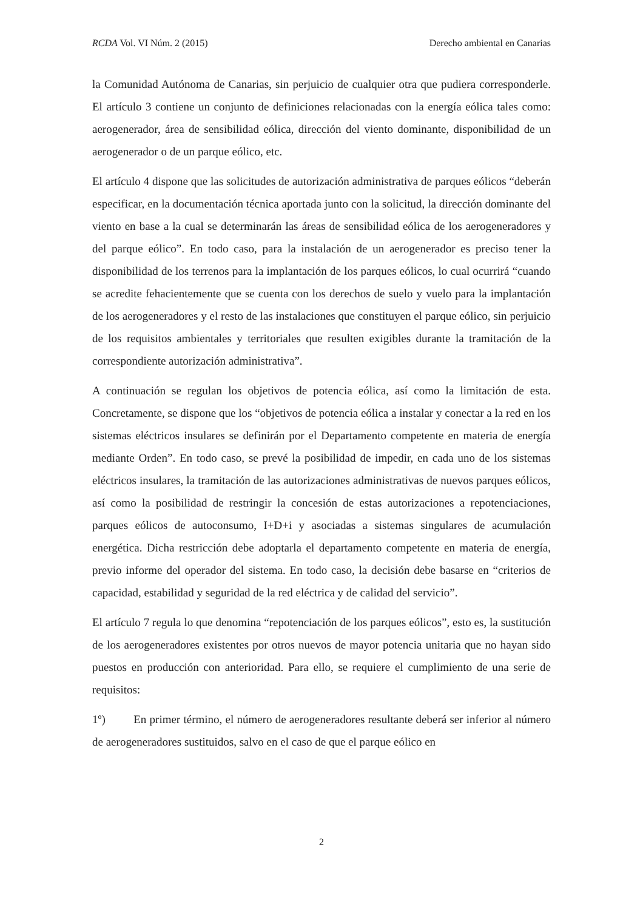RCDA Vol. VI Núm. 2 (2015) Derecho ambiental en Canarias
la Comunidad Autónoma de Canarias, sin perjuicio de cualquier otra que pudiera corresponderle. El artículo 3 contiene un conjunto de definiciones relacionadas con la energía eólica tales como: aerogenerador, área de sensibilidad eólica, dirección del viento dominante, disponibilidad de un aerogenerador o de un parque eólico, etc.
El artículo 4 dispone que las solicitudes de autorización administrativa de parques eólicos “deberán especificar, en la documentación técnica aportada junto con la solicitud, la dirección dominante del viento en base a la cual se determinarán las áreas de sensibilidad eólica de los aerogeneradores y del parque eólico”. En todo caso, para la instalación de un aerogenerador es preciso tener la disponibilidad de los terrenos para la implantación de los parques eólicos, lo cual ocurrirá “cuando se acredite fehacientemente que se cuenta con los derechos de suelo y vuelo para la implantación de los aerogeneradores y el resto de las instalaciones que constituyen el parque eólico, sin perjuicio de los requisitos ambientales y territoriales que resulten exigibles durante la tramitación de la correspondiente autorización administrativa”.
A continuación se regulan los objetivos de potencia eólica, así como la limitación de esta. Concretamente, se dispone que los “objetivos de potencia eólica a instalar y conectar a la red en los sistemas eléctricos insulares se definirán por el Departamento competente en materia de energía mediante Orden”. En todo caso, se prevé la posibilidad de impedir, en cada uno de los sistemas eléctricos insulares, la tramitación de las autorizaciones administrativas de nuevos parques eólicos, así como la posibilidad de restringir la concesión de estas autorizaciones a repotenciaciones, parques eólicos de autoconsumo, I+D+i y asociadas a sistemas singulares de acumulación energética. Dicha restricción debe adoptarla el departamento competente en materia de energía, previo informe del operador del sistema. En todo caso, la decisión debe basarse en “criterios de capacidad, estabilidad y seguridad de la red eléctrica y de calidad del servicio”.
El artículo 7 regula lo que denomina “repotenciación de los parques eólicos”, esto es, la sustitución de los aerogeneradores existentes por otros nuevos de mayor potencia unitaria que no hayan sido puestos en producción con anterioridad. Para ello, se requiere el cumplimiento de una serie de requisitos:
1º) En primer término, el número de aerogeneradores resultante deberá ser inferior al número de aerogeneradores sustituidos, salvo en el caso de que el parque eólico en
2